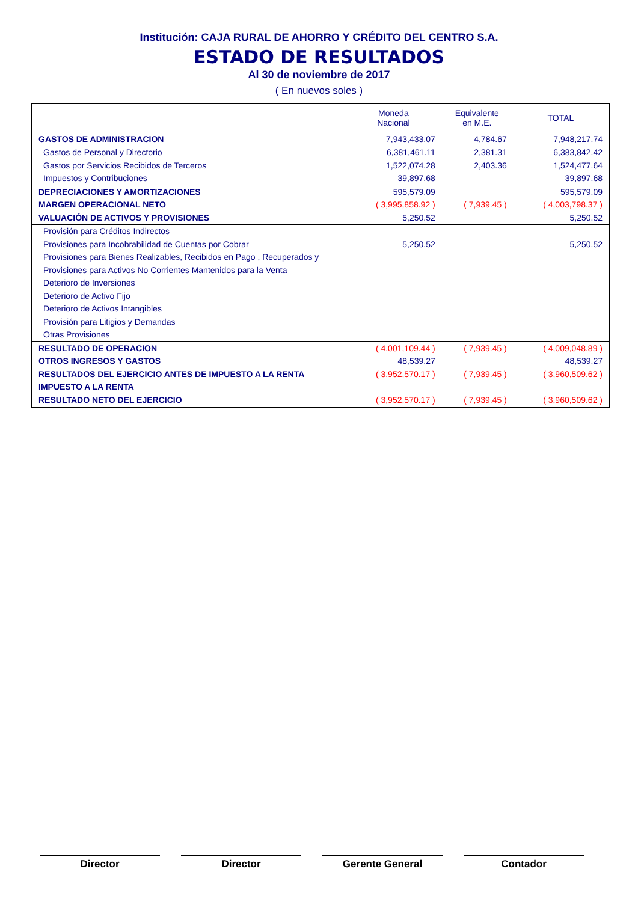Institución: CAJA RURAL DE AHORRO Y CRÉDITO DEL CENTRO S.A.
ESTADO DE RESULTADOS
Al 30 de noviembre de 2017
( En nuevos soles )
| | Moneda Nacional | Equivalente en M.E. | TOTAL |
| --- | --- | --- | --- |
| GASTOS DE ADMINISTRACION | 7,943,433.07 | 4,784.67 | 7,948,217.74 |
| Gastos de Personal y Directorio | 6,381,461.11 | 2,381.31 | 6,383,842.42 |
| Gastos por Servicios Recibidos de Terceros | 1,522,074.28 | 2,403.36 | 1,524,477.64 |
| Impuestos y Contribuciones | 39,897.68 | | 39,897.68 |
| DEPRECIACIONES Y AMORTIZACIONES | 595,579.09 | | 595,579.09 |
| MARGEN OPERACIONAL NETO | ( 3,995,858.92 ) | ( 7,939.45 ) | ( 4,003,798.37 ) |
| VALUACIÓN DE ACTIVOS Y PROVISIONES | 5,250.52 | | 5,250.52 |
| Provisión para Créditos Indirectos | | | |
| Provisiones para Incobrabilidad de Cuentas por Cobrar | 5,250.52 | | 5,250.52 |
| Provisiones para Bienes Realizables, Recibidos en Pago , Recuperados y | | | |
| Provisiones para Activos No Corrientes Mantenidos para la Venta | | | |
| Deterioro de Inversiones | | | |
| Deterioro de Activo Fijo | | | |
| Deterioro de Activos Intangibles | | | |
| Provisión para Litigios y Demandas | | | |
| Otras Provisiones | | | |
| RESULTADO DE OPERACION | ( 4,001,109.44 ) | ( 7,939.45 ) | ( 4,009,048.89 ) |
| OTROS INGRESOS Y GASTOS | 48,539.27 | | 48,539.27 |
| RESULTADOS DEL EJERCICIO ANTES DE IMPUESTO A LA RENTA | ( 3,952,570.17 ) | ( 7,939.45 ) | ( 3,960,509.62 ) |
| IMPUESTO A LA RENTA | | | |
| RESULTADO NETO DEL EJERCICIO | ( 3,952,570.17 ) | ( 7,939.45 ) | ( 3,960,509.62 ) |
Director Director Gerente General Contador